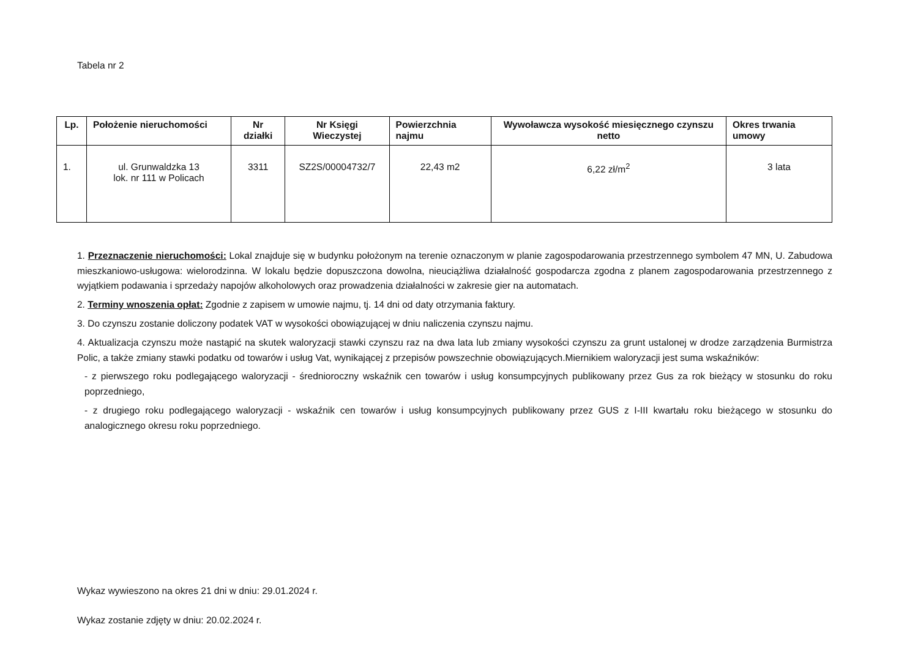Tabela nr 2
| Lp. | Położenie nieruchomości | Nr działki | Nr Księgi Wieczystej | Powierzchnia najmu | Wywoławcza wysokość miesięcznego czynszu netto | Okres trwania umowy |
| --- | --- | --- | --- | --- | --- | --- |
| 1. | ul. Grunwaldzka 13 lok. nr 111 w Policach | 3311 | SZ2S/00004732/7 | 22,43 m2 | 6,22 zł/m<sup>2</sup> | 3 lata |
1. Przeznaczenie nieruchomości: Lokal znajduje się w budynku położonym na terenie oznaczonym w planie zagospodarowania przestrzennego symbolem 47 MN, U. Zabudowa mieszkaniowo-usługowa: wielorodzinna. W lokalu będzie dopuszczona dowolna, nieuciążliwa działalność gospodarcza zgodna z planem zagospodarowania przestrzennego z wyjątkiem podawania i sprzedaży napojów alkoholowych oraz prowadzenia działalności w zakresie gier na automatach.
2. Terminy wnoszenia opłat: Zgodnie z zapisem w umowie najmu, tj. 14 dni od daty otrzymania faktury.
3. Do czynszu zostanie doliczony podatek VAT w wysokości obowiązującej w dniu naliczenia czynszu najmu.
4. Aktualizacja czynszu może nastąpić na skutek waloryzacji stawki czynszu raz na dwa lata lub zmiany wysokości czynszu za grunt ustalonej w drodze zarządzenia Burmistrza Polic, a także zmiany stawki podatku od towarów i usług Vat, wynikającej z przepisów powszechnie obowiązujących.Miernikiem waloryzacji jest suma wskaźników:
- z pierwszego roku podlegającego waloryzacji - średnioroczny wskaźnik cen towarów i usług konsumpcyjnych publikowany przez Gus za rok bieżący w stosunku do roku poprzedniego,
- z drugiego roku podlegającego waloryzacji - wskaźnik cen towarów i usług konsumpcyjnych publikowany przez GUS z I-III kwartału roku bieżącego w stosunku do analogicznego okresu roku poprzedniego.
Wykaz wywieszono na okres 21 dni w dniu: 29.01.2024 r.
Wykaz zostanie zdjęty w dniu: 20.02.2024 r.